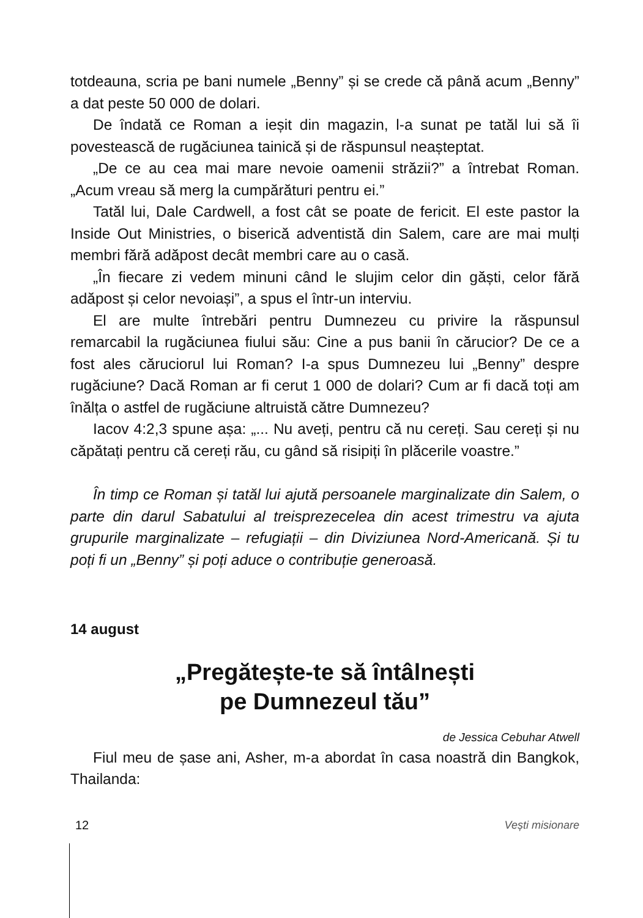totdeauna, scria pe bani numele „Benny” și se crede că până acum „Benny” a dat peste 50 000 de dolari.
De îndată ce Roman a ieșit din magazin, l-a sunat pe tatăl lui să îi povestească de rugăciunea tainică și de răspunsul neașteptat.
„De ce au cea mai mare nevoie oamenii străzii?” a întrebat Roman. „Acum vreau să merg la cumpărături pentru ei.”
Tatăl lui, Dale Cardwell, a fost cât se poate de fericit. El este pastor la Inside Out Ministries, o biserică adventistă din Salem, care are mai mulți membri fără adăpost decât membri care au o casă.
„În fiecare zi vedem minuni când le slujim celor din găști, celor fără adăpost și celor nevoiași”, a spus el într-un interviu.
El are multe întrebări pentru Dumnezeu cu privire la răspunsul remarcabil la rugăciunea fiului său: Cine a pus banii în cărucior? De ce a fost ales căruciorul lui Roman? I-a spus Dumnezeu lui „Benny” despre rugăciune? Dacă Roman ar fi cerut 1 000 de dolari? Cum ar fi dacă toți am înălța o astfel de rugăciune altruistă către Dumnezeu?
Iacov 4:2,3 spune așa: „... Nu aveți, pentru că nu cereți. Sau cereți și nu căpătați pentru că cereți rău, cu gând să risipiți în plăcerile voastre.”
În timp ce Roman și tatăl lui ajută persoanele marginalizate din Salem, o parte din darul Sabatului al treisprezecelea din acest trimestru va ajuta grupurile marginalizate – refugiații – din Diviziunea Nord-Americană. Și tu poți fi un „Benny” și poți aduce o contribuție generoasă.
14 august
„Pregătește-te să întâlnești
pe Dumnezeul tău”
de Jessica Cebuhar Atwell
Fiul meu de șase ani, Asher, m-a abordat în casa noastră din Bangkok, Thailanda:
12 Vești misionare